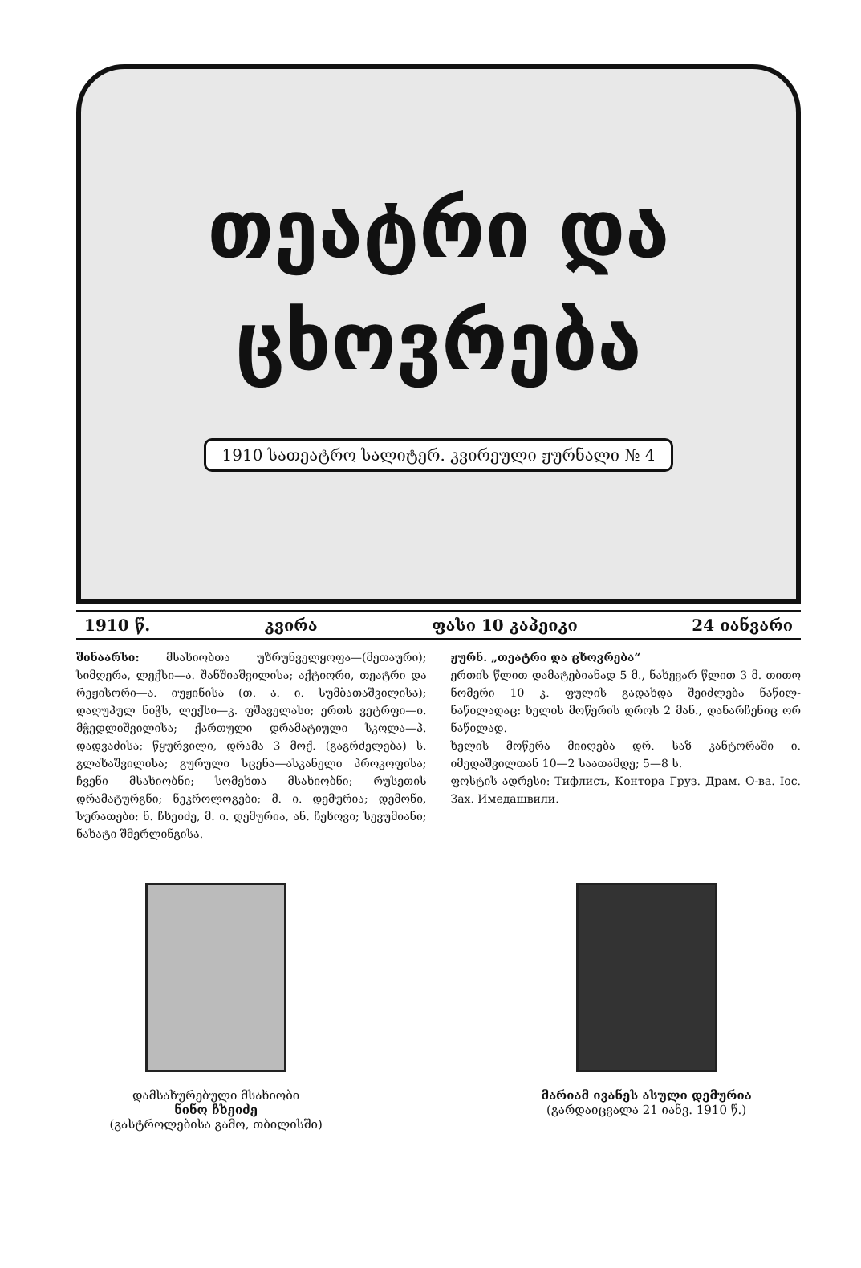თეატრი და
ცხოვრება
1910 სათეატრო სალიტერ. კვირეული ჟურნალი № 4
1910 წ. კვირა ფასი 10 კაპეიკი 24 იანვარი
შინაარსი: მსახიობთა უზრუნველყოფა—(მეთაური); სიმღერა, ლექსი—ა. შანშიაშვილისა; აქტიორი, თეატრი და რეჟისორი—ა. იუჟინისა (თ. ა. ი. სუმბათაშვილისა); დაღუპულ ნიჭს, ლექსი—კ. ფშაველასი; ერთს ვეტრფი—ი. მჭედლიშვილისა; ქართული დრამატიული სკოლა—პ. დადვაძისა; წყურვილი, დრამა 3 მოქ. (გაგრძელება) ს. გლახაშვილისა; გურული სცენა—ასკანელი პროკოფისა; ჩვენი მსახიობნი; სომეხთა მსახიობნი; რუსეთის დრამატურგნი; ნეკროლოგები; მ. ი. დემურია; დემონი, სურათები: ნ. ჩხეიძე, მ. ი. დემურია, ან. ჩეხოვი; სევუმიანი; ნახატი შმერლინგისა.
ჟურნ. „თეატრი და ცხოვრება“
ერთის წლით დამატებიანად 5 მ., ნახევარ წლით 3 მ. თითო ნომერი 10 კ. ფულის გადახდა შეიძლება ნაწილ-ნაწილადაც: ხელის მოწერის დროს 2 მან., დანარჩენიც ორ ნაწილად.
ხელის მოწერა მიიღება დრ. საზ კანტორაში ი. იმედაშვილთან 10—2 საათამდე; 5—8 ს.
ფოსტის ადრესი: Тифлисъ, Контора Груз. Драм. О-ва. Іос. Зах. Имедашвили.
დამსახურებული მსახიობი
ნინო ჩხეიძე
(გასტროლებისა გამო, თბილისში)
მარიამ ივანეს ასული დემურია
(გარდაიცვალა 21 იანვ. 1910 წ.)